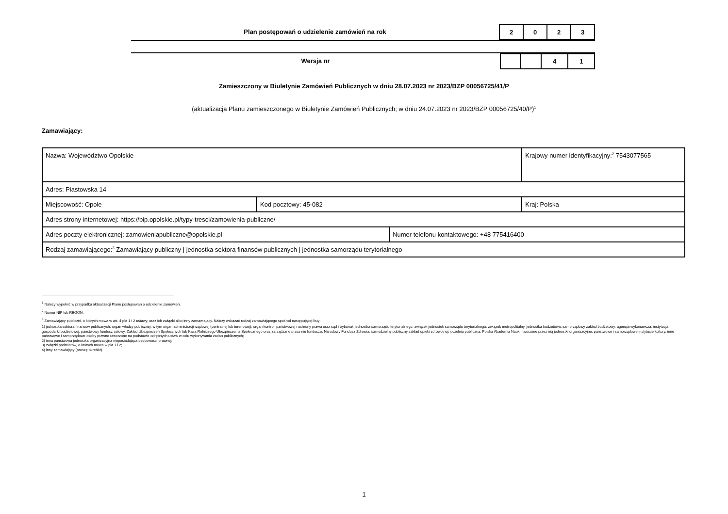Plan postępowań o udzielenie zamówień na rok
| 2 | 0 | 2 | 3 |
Wersja nr
| | | 4 | 1 |
Zamieszczony w Biuletynie Zamówień Publicznych w dniu 28.07.2023 nr 2023/BZP 00056725/41/P
(aktualizacja Planu zamieszczonego w Biuletynie Zamówień Publicznych; w dniu 24.07.2023 nr 2023/BZP 00056725/40/P)<sup>1</sup>
Zamawiający:
| Nazwa: Województwo Opolskie | | | Krajowy numer identyfikacyjny:<sup>2</sup> 7543077565 |
| Adres: Piastowska 14 | | | |
| Miejscowość: Opole | Kod pocztowy: 45-082 | | Kraj: Polska |
| Adres strony internetowej: https://bip.opolskie.pl/typy-tresci/zamowienia-publiczne/ | | | |
| Adres poczty elektronicznej: zamowieniapubliczne@opolskie.pl | | Numer telefonu kontaktowego: +48 775416400 | |
| Rodzaj zamawiającego:<sup>3</sup> Zamawiający publiczny / jednostka sektora finansów publicznych / jednostka samorządu terytorialnego | | | |
<sup>1</sup> Należy wypełnić w przypadku aktualizacji Planu postępowań o udzielenie zamówień.
<sup>2</sup> Numer NIP lub REGON.
<sup>3</sup> Zamawiający publiczni, o których mowa w art. 4 pkt 1 i 2 ustawy, oraz ich związki albo inny zamawiający. Należy wskazać rodzaj zamawiającego spośród następującej listy:
1) jednostka sektora finansów publicznych: organ władzy publicznej, w tym organ administracji rządowej (centralnej lub terenowej), organ kontroli państwowej i ochrony prawa oraz sąd i trybunał, jednostka samorządu terytorialnego, związek jednostek samorządu terytorialnego, związek metropolitalny, jednostka budżetowa, samorządowy zakład budżetowy, agencja wykonawcza, instytucja gospodarki budżetowej, państwowy fundusz celowy, Zakład Ubezpieczeń Społecznych lub Kasa Rolniczego Ubezpieczenia Społecznego oraz zarządzane przez nie fundusze, Narodowy Fundusz Zdrowia, samodzielny publiczny zakład opieki zdrowotnej, uczelnia publiczna, Polska Akademia Nauk i tworzone przez nią jednostki organizacyjne, państwowe i samorządowe instytucje kultury, inne państwowe i samorządowe osoby prawne utworzone na podstawie odrębnych ustaw w celu wykonywania zadań publicznych;
2) inna państwowa jednostka organizacyjna nieposiadająca osobowości prawnej;
3) związki podmiotów, o których mowa w pkt 1 i 2;
4) inny zamawiający (proszę określić).
1